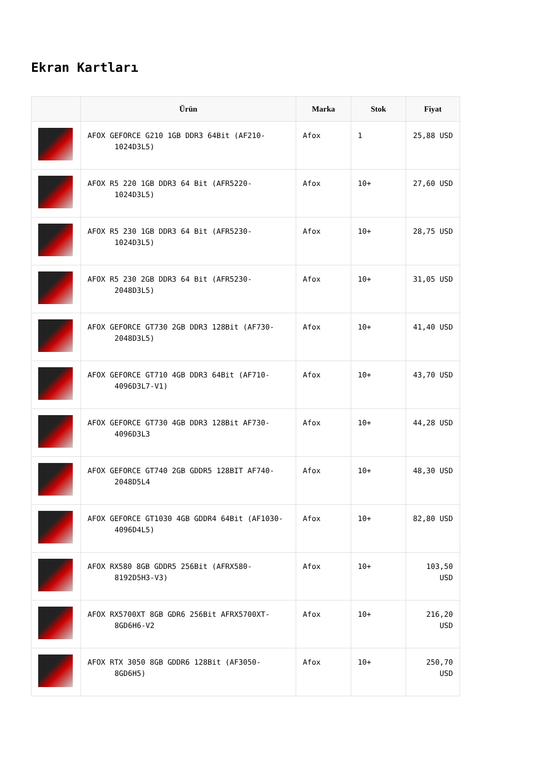Ekran Kartları
| | Ürün | Marka | Stok | Fiyat |
| --- | --- | --- | --- | --- |
| | AFOX GEFORCE G210 1GB DDR3 64Bit (AF210- 1024D3L5) | Afox | 1 | 25,88 USD |
| | AFOX R5 220 1GB DDR3 64 Bit (AFR5220- 1024D3L5) | Afox | 10+ | 27,60 USD |
| | AFOX R5 230 1GB DDR3 64 Bit (AFR5230- 1024D3L5) | Afox | 10+ | 28,75 USD |
| | AFOX R5 230 2GB DDR3 64 Bit (AFR5230- 2048D3L5) | Afox | 10+ | 31,05 USD |
| | AFOX GEFORCE GT730 2GB DDR3 128Bit (AF730- 2048D3L5) | Afox | 10+ | 41,40 USD |
| | AFOX GEFORCE GT710 4GB DDR3 64Bit (AF710- 4096D3L7-V1) | Afox | 10+ | 43,70 USD |
| | AFOX GEFORCE GT730 4GB DDR3 128Bit AF730- 4096D3L3 | Afox | 10+ | 44,28 USD |
| | AFOX GEFORCE GT740 2GB GDDR5 128BIT AF740- 2048D5L4 | Afox | 10+ | 48,30 USD |
| | AFOX GEFORCE GT1030 4GB GDDR4 64Bit (AF1030- 4096D4L5) | Afox | 10+ | 82,80 USD |
| | AFOX RX580 8GB GDDR5 256Bit (AFRX580- 8192D5H3-V3) | Afox | 10+ | 103,50 USD |
| | AFOX RX5700XT 8GB GDR6 256Bit AFRX5700XT- 8GD6H6-V2 | Afox | 10+ | 216,20 USD |
| | AFOX RTX 3050 8GB GDDR6 128Bit (AF3050- 8GD6H5) | Afox | 10+ | 250,70 USD |